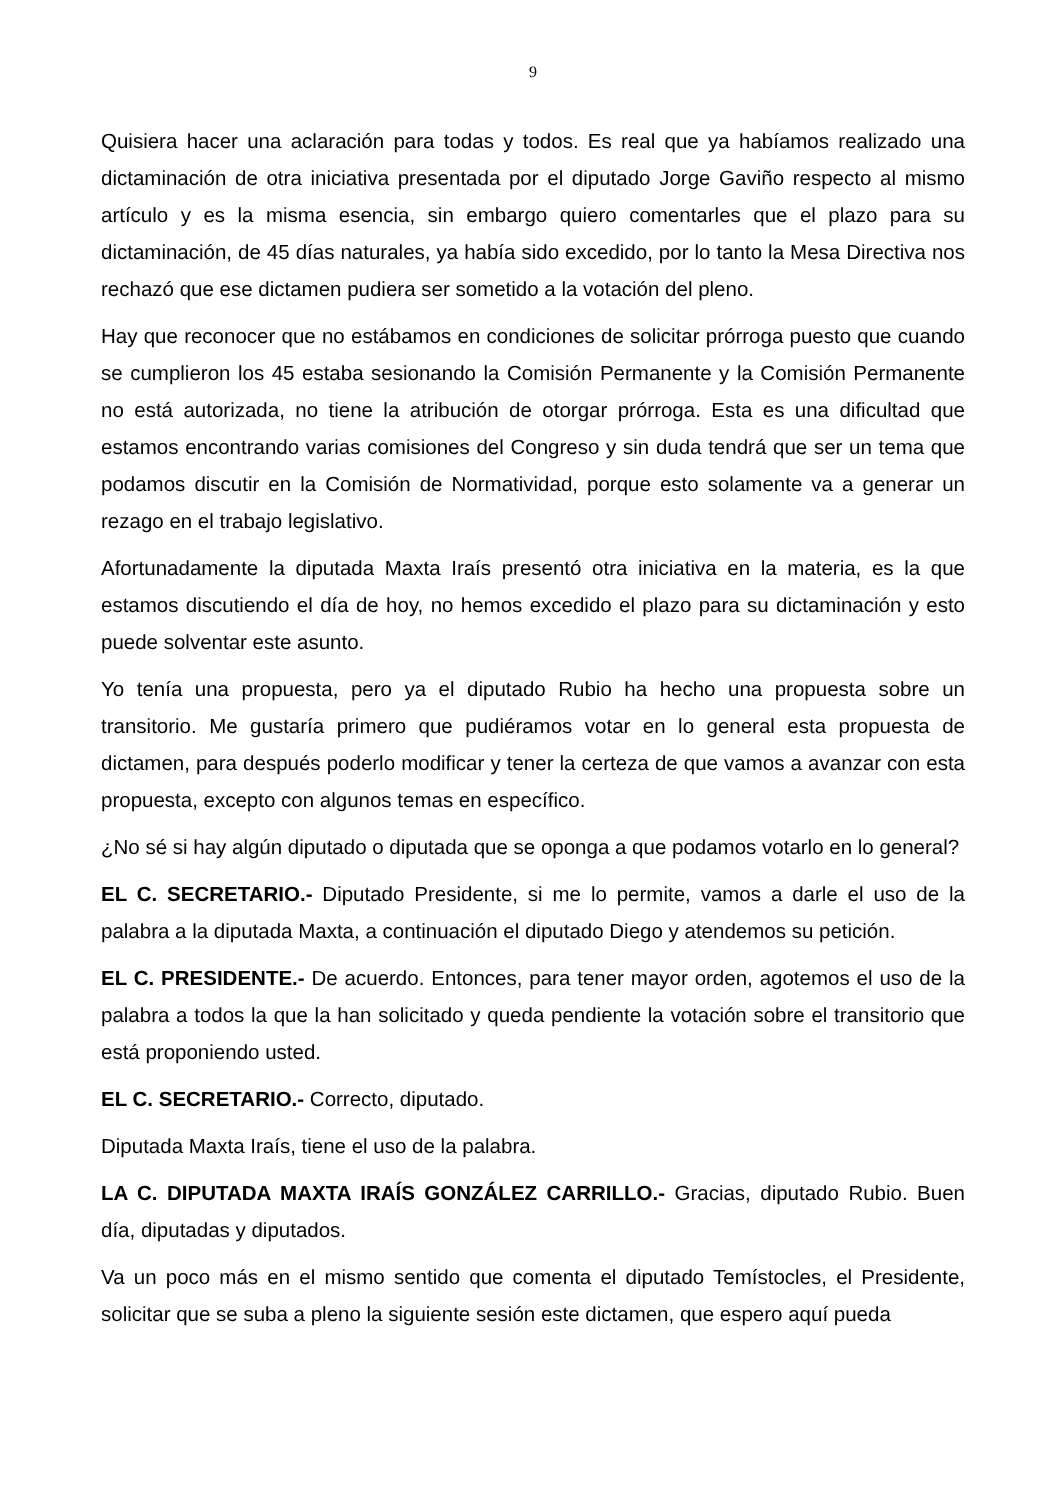9
Quisiera hacer una aclaración para todas y todos. Es real que ya habíamos realizado una dictaminación de otra iniciativa presentada por el diputado Jorge Gaviño respecto al mismo artículo y es la misma esencia, sin embargo quiero comentarles que el plazo para su dictaminación, de 45 días naturales, ya había sido excedido, por lo tanto la Mesa Directiva nos rechazó que ese dictamen pudiera ser sometido a la votación del pleno.
Hay que reconocer que no estábamos en condiciones de solicitar prórroga puesto que cuando se cumplieron los 45 estaba sesionando la Comisión Permanente y la Comisión Permanente no está autorizada, no tiene la atribución de otorgar prórroga. Esta es una dificultad que estamos encontrando varias comisiones del Congreso y sin duda tendrá que ser un tema que podamos discutir en la Comisión de Normatividad, porque esto solamente va a generar un rezago en el trabajo legislativo.
Afortunadamente la diputada Maxta Iraís presentó otra iniciativa en la materia, es la que estamos discutiendo el día de hoy, no hemos excedido el plazo para su dictaminación y esto puede solventar este asunto.
Yo tenía una propuesta, pero ya el diputado Rubio ha hecho una propuesta sobre un transitorio. Me gustaría primero que pudiéramos votar en lo general esta propuesta de dictamen, para después poderlo modificar y tener la certeza de que vamos a avanzar con esta propuesta, excepto con algunos temas en específico.
¿No sé si hay algún diputado o diputada que se oponga a que podamos votarlo en lo general?
EL C. SECRETARIO.- Diputado Presidente, si me lo permite, vamos a darle el uso de la palabra a la diputada Maxta, a continuación el diputado Diego y atendemos su petición.
EL C. PRESIDENTE.- De acuerdo. Entonces, para tener mayor orden, agotemos el uso de la palabra a todos la que la han solicitado y queda pendiente la votación sobre el transitorio que está proponiendo usted.
EL C. SECRETARIO.- Correcto, diputado.
Diputada Maxta Iraís, tiene el uso de la palabra.
LA C. DIPUTADA MAXTA IRAÍS GONZÁLEZ CARRILLO.- Gracias, diputado Rubio. Buen día, diputadas y diputados.
Va un poco más en el mismo sentido que comenta el diputado Temístocles, el Presidente, solicitar que se suba a pleno la siguiente sesión este dictamen, que espero aquí pueda